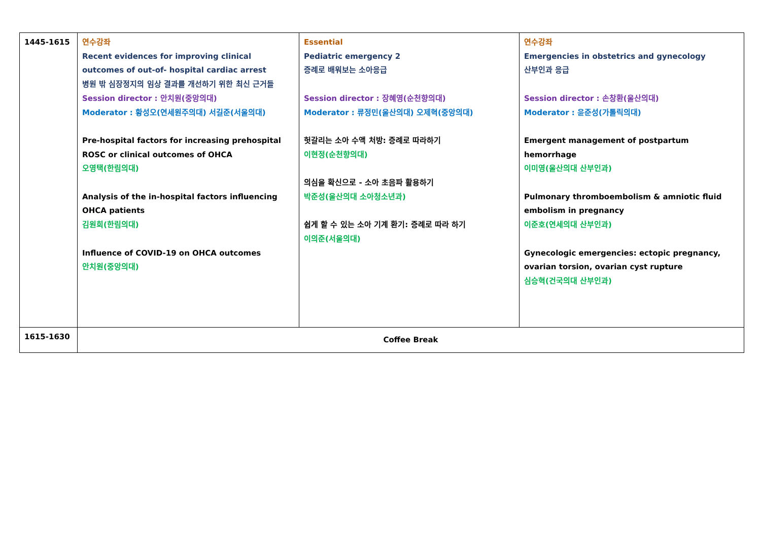| 1445-1615 | 연수강좌 Recent evidences for improving clinical outcomes of out-of- hospital cardiac arrest 병원 밖 심장정지의 임상 결과를 개선하기 위한 최신 근거들 Session director : 안치원(중앙의대) Moderator : 황성오(연세원주의대) 서길준(서울의대) Pre-hospital factors for increasing prehospital ROSC or clinical outcomes of OHCA 오영택(한림의대) Analysis of the in-hospital factors influencing OHCA patients 김원희(한림의대) Influence of COVID-19 on OHCA outcomes 안치원(중앙의대) | Essential Pediatric emergency 2 증례로 배워보는 소아응급 Session director : 장혜영(순천향의대) Moderator : 류정민(울산의대) 오제혁(중앙의대) 헛갈리는 소아 수액 처방: 증례로 따라하기 이현정(순천향의대) 의심을 확신으로 - 소아 초음파 활용하기 박준성(울산의대 소아청소년과) 쉽게 할 수 있는 소아 기계 환기: 증례로 따라 하기 이의준(서울의대) | 연수강좌 Emergencies in obstetrics and gynecology 산부인과 응급 Session director : 손창환(울산의대) Moderator : 윤준성(가톨릭의대) Emergent management of postpartum hemorrhage 이미영(울산의대 산부인과) Pulmonary thromboembolism & amniotic fluid embolism in pregnancy 이준호(연세의대 산부인과) Gynecologic emergencies: ectopic pregnancy, ovarian torsion, ovarian cyst rupture 심승혁(건국의대 산부인과) |
| 1615-1630 | Coffee Break | | |